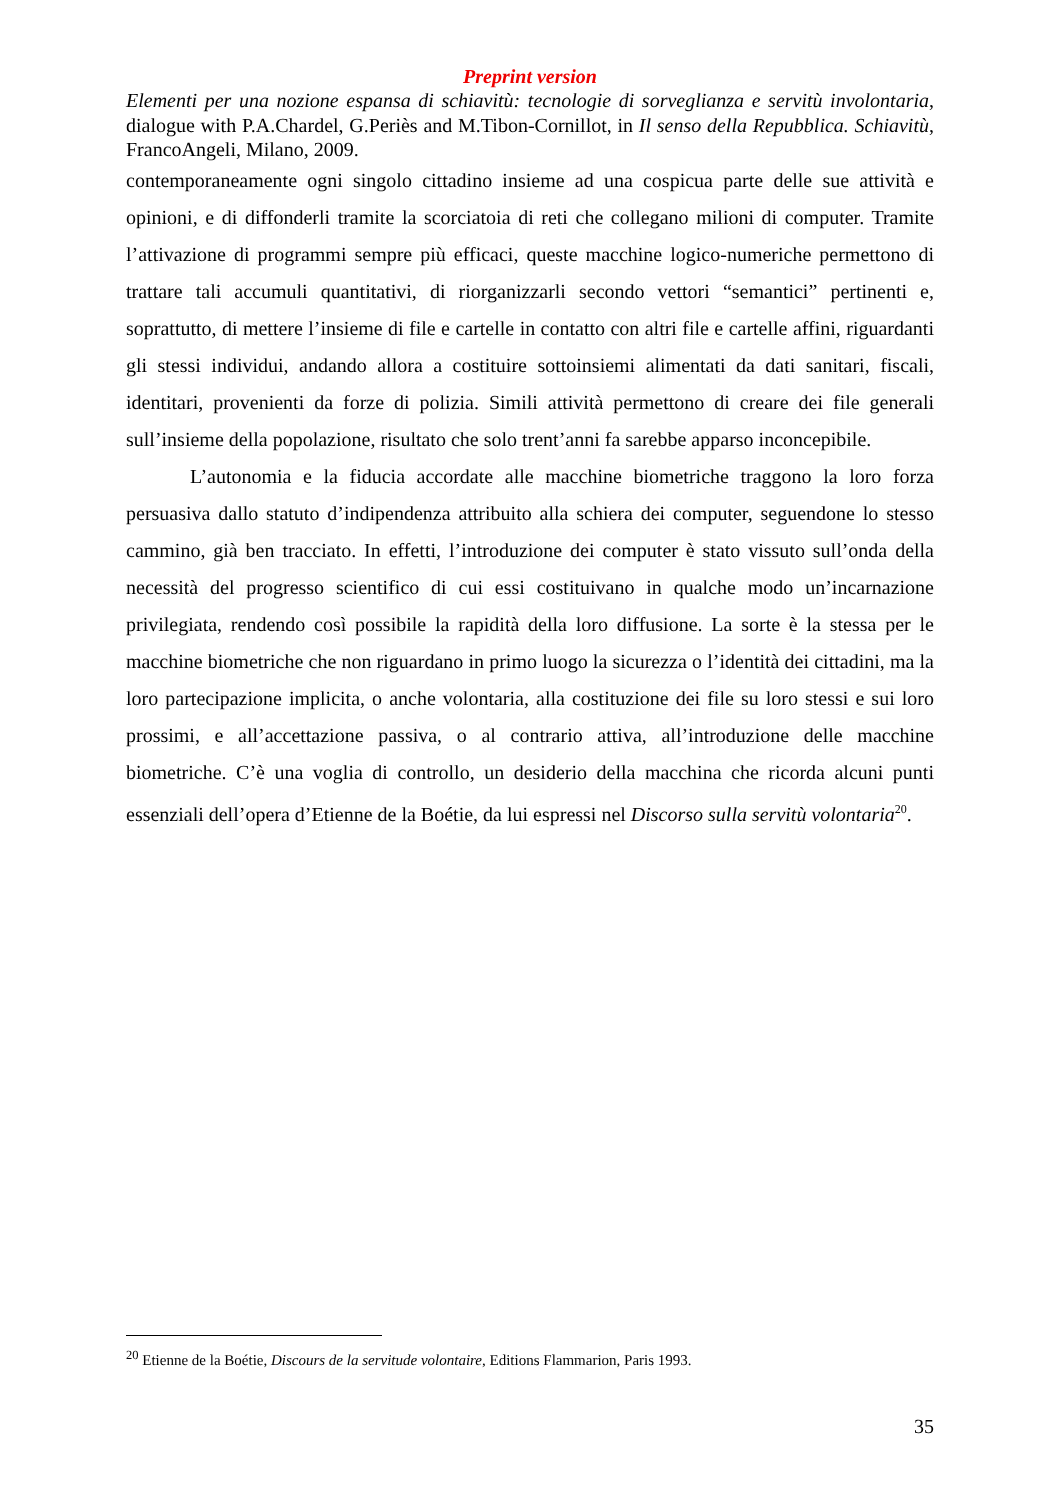Preprint version
Elementi per una nozione espansa di schiavitù: tecnologie di sorveglianza e servitù involontaria, dialogue with P.A.Chardel, G.Periès and M.Tibon-Cornillot, in Il senso della Repubblica. Schiavitù, FrancoAngeli, Milano, 2009.
contemporaneamente ogni singolo cittadino insieme ad una cospicua parte delle sue attività e opinioni, e di diffonderli tramite la scorciatoia di reti che collegano milioni di computer. Tramite l’attivazione di programmi sempre più efficaci, queste macchine logico-numeriche permettono di trattare tali accumuli quantitativi, di riorganizzarli secondo vettori “semantici” pertinenti e, soprattutto, di mettere l’insieme di file e cartelle in contatto con altri file e cartelle affini, riguardanti gli stessi individui, andando allora a costituire sottoinsiemi alimentati da dati sanitari, fiscali, identitari, provenienti da forze di polizia. Simili attività permettono di creare dei file generali sull’insieme della popolazione, risultato che solo trent’anni fa sarebbe apparso inconcepibile.
L’autonomia e la fiducia accordate alle macchine biometriche traggono la loro forza persuasiva dallo statuto d’indipendenza attribuito alla schiera dei computer, seguendone lo stesso cammino, già ben tracciato. In effetti, l’introduzione dei computer è stato vissuto sull’onda della necessità del progresso scientifico di cui essi costituivano in qualche modo un’incarnazione privilegiata, rendendo così possibile la rapidità della loro diffusione. La sorte è la stessa per le macchine biometriche che non riguardano in primo luogo la sicurezza o l’identità dei cittadini, ma la loro partecipazione implicita, o anche volontaria, alla costituzione dei file su loro stessi e sui loro prossimi, e all’accettazione passiva, o al contrario attiva, all’introduzione delle macchine biometriche. C’è una voglia di controllo, un desiderio della macchina che ricorda alcuni punti essenziali dell’opera d’Etienne de la Boétie, da lui espressi nel Discorso sulla servitù volontaria<sup>20</sup>.
<sup>20</sup> Etienne de la Boétie, Discours de la servitude volontaire, Editions Flammarion, Paris 1993.
35